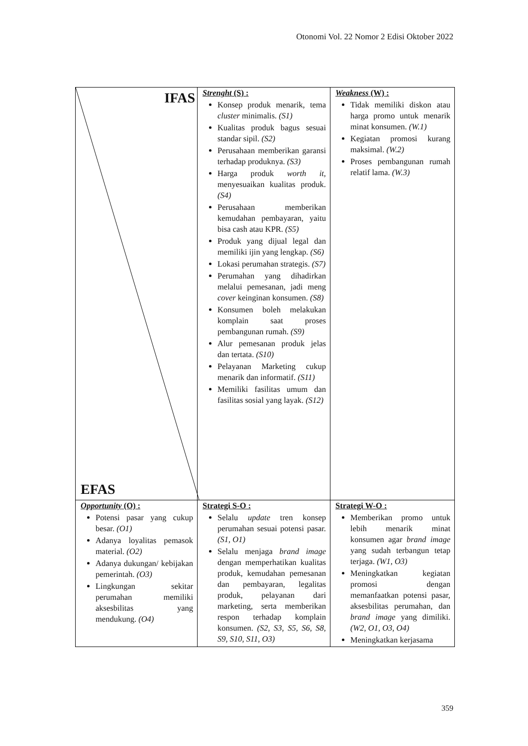Otonomi Vol. 22 Nomor 2 Edisi Oktober 2022
| IFAS EFAS | Strenght (S) : Konsep produk menarik, tema cluster minimalis. (S1) Kualitas produk bagus sesuai standar sipil. (S2) Perusahaan memberikan garansi terhadap produknya. (S3) Harga produk worth it , menyesuaikan kualitas produk. (S4) Perusahaan memberikan kemudahan pembayaran, yaitu bisa cash atau KPR. (S5) Produk yang dijual legal dan memiliki ijin yang lengkap. (S6) Lokasi perumahan strategis. (S7) Perumahan yang dihadirkan melalui pemesanan, jadi meng cover keinginan konsumen. (S8) Konsumen boleh melakukan komplain saat proses pembangunan rumah. (S9) Alur pemesanan produk jelas dan tertata. (S10) Pelayanan Marketing cukup menarik dan informatif. (S11) Memiliki fasilitas umum dan fasilitas sosial yang layak. (S12) | Weakness (W) : Tidak memiliki diskon atau harga promo untuk menarik minat konsumen. (W.1) Kegiatan promosi kurang maksimal. (W.2) Proses pembangunan rumah relatif lama. (W.3) |
| Opportunity (O) : Potensi pasar yang cukup besar. (O1) Adanya loyalitas pemasok material. (O2) Adanya dukungan/ kebijakan pemerintah. (O3) Lingkungan sekitar perumahan memiliki aksesbilitas yang mendukung. (O4) | Strategi S-O : Selalu update tren konsep perumahan sesuai potensi pasar. (S1, O1) Selalu menjaga brand image dengan memperhatikan kualitas produk, kemudahan pemesanan dan pembayaran, legalitas produk, pelayanan dari marketing, serta memberikan respon terhadap komplain konsumen. (S2, S3, S5, S6, S8, S9, S10, S11, O3) | Strategi W-O : Memberikan promo untuk lebih menarik minat konsumen agar brand image yang sudah terbangun tetap terjaga. (W1, O3) Meningkatkan kegiatan promosi dengan memanfaatkan potensi pasar, aksesbilitas perumahan, dan brand image yang dimiliki. (W2, O1, O3, O4) Meningkatkan kerjasama |
359